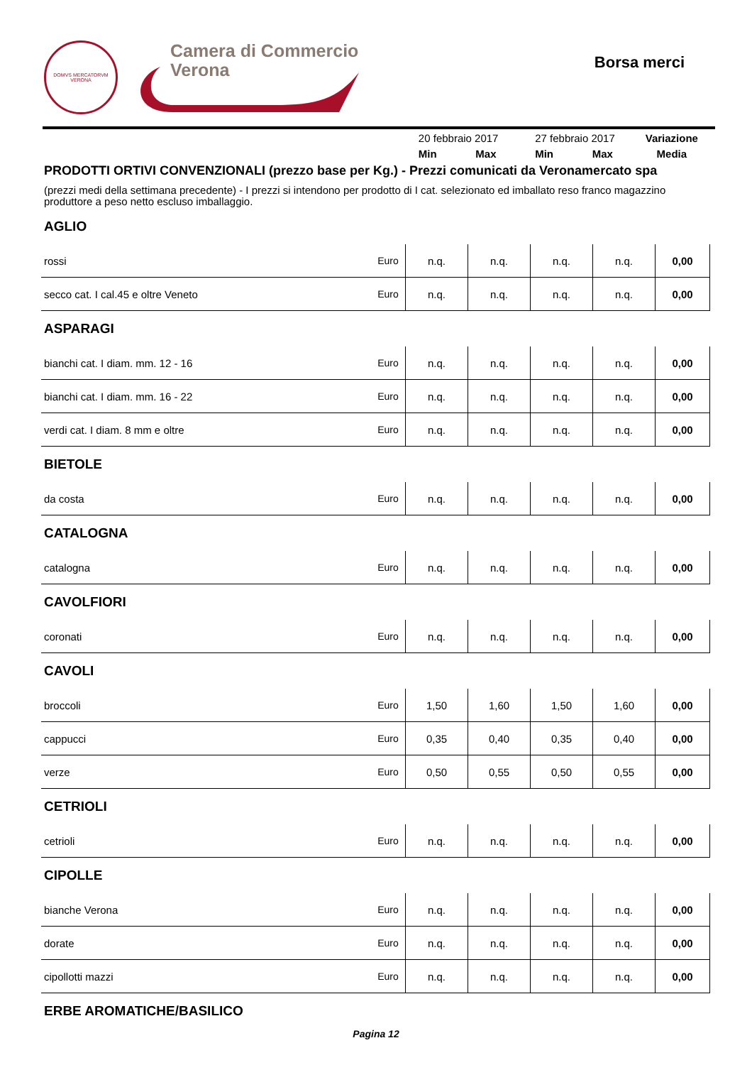DOMVS MERCATORVM
VERONA
Camera di Commercio
Verona
Borsa merci
| | 20 febbraio 2017 | | 27 febbraio 2017 | | Variazione |
| | Min | Max | Min | Max | Media |
PRODOTTI ORTIVI CONVENZIONALI (prezzo base per Kg.) - Prezzi comunicati da Veronamercato spa
(prezzi medi della settimana precedente) - I prezzi si intendono per prodotto di I cat. selezionato ed imballato reso franco magazzino produttore a peso netto escluso imballaggio.
AGLIO
| rossi | Euro | n.q. | n.q. | n.q. | n.q. | 0,00 |
| secco cat. I cal.45 e oltre Veneto | Euro | n.q. | n.q. | n.q. | n.q. | 0,00 |
ASPARAGI
| bianchi cat. I diam. mm. 12 - 16 | Euro | n.q. | n.q. | n.q. | n.q. | 0,00 |
| bianchi cat. I diam. mm. 16 - 22 | Euro | n.q. | n.q. | n.q. | n.q. | 0,00 |
| verdi cat. I diam. 8 mm e oltre | Euro | n.q. | n.q. | n.q. | n.q. | 0,00 |
BIETOLE
| da costa | Euro | n.q. | n.q. | n.q. | n.q. | 0,00 |
CATALOGNA
| catalogna | Euro | n.q. | n.q. | n.q. | n.q. | 0,00 |
CAVOLFIORI
| coronati | Euro | n.q. | n.q. | n.q. | n.q. | 0,00 |
CAVOLI
| broccoli | Euro | 1,50 | 1,60 | 1,50 | 1,60 | 0,00 |
| cappucci | Euro | 0,35 | 0,40 | 0,35 | 0,40 | 0,00 |
| verze | Euro | 0,50 | 0,55 | 0,50 | 0,55 | 0,00 |
CETRIOLI
| cetrioli | Euro | n.q. | n.q. | n.q. | n.q. | 0,00 |
CIPOLLE
| bianche Verona | Euro | n.q. | n.q. | n.q. | n.q. | 0,00 |
| dorate | Euro | n.q. | n.q. | n.q. | n.q. | 0,00 |
| cipollotti mazzi | Euro | n.q. | n.q. | n.q. | n.q. | 0,00 |
ERBE AROMATICHE/BASILICO
Pagina 12